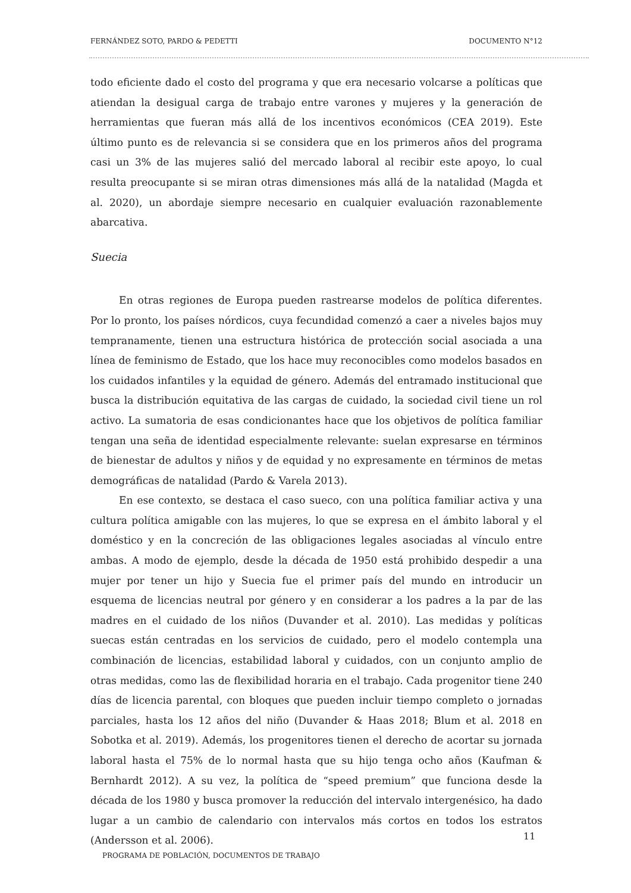FERNÁNDEZ SOTO, PARDO & PEDETTI DOCUMENTO N°12
todo eficiente dado el costo del programa y que era necesario volcarse a políticas que atiendan la desigual carga de trabajo entre varones y mujeres y la generación de herramientas que fueran más allá de los incentivos económicos (CEA 2019). Este último punto es de relevancia si se considera que en los primeros años del programa casi un 3% de las mujeres salió del mercado laboral al recibir este apoyo, lo cual resulta preocupante si se miran otras dimensiones más allá de la natalidad (Magda et al. 2020), un abordaje siempre necesario en cualquier evaluación razonablemente abarcativa.
Suecia
En otras regiones de Europa pueden rastrearse modelos de política diferentes. Por lo pronto, los países nórdicos, cuya fecundidad comenzó a caer a niveles bajos muy tempranamente, tienen una estructura histórica de protección social asociada a una línea de feminismo de Estado, que los hace muy reconocibles como modelos basados en los cuidados infantiles y la equidad de género. Además del entramado institucional que busca la distribución equitativa de las cargas de cuidado, la sociedad civil tiene un rol activo. La sumatoria de esas condicionantes hace que los objetivos de política familiar tengan una seña de identidad especialmente relevante: suelan expresarse en términos de bienestar de adultos y niños y de equidad y no expresamente en términos de metas demográficas de natalidad (Pardo & Varela 2013).
En ese contexto, se destaca el caso sueco, con una política familiar activa y una cultura política amigable con las mujeres, lo que se expresa en el ámbito laboral y el doméstico y en la concreción de las obligaciones legales asociadas al vínculo entre ambas. A modo de ejemplo, desde la década de 1950 está prohibido despedir a una mujer por tener un hijo y Suecia fue el primer país del mundo en introducir un esquema de licencias neutral por género y en considerar a los padres a la par de las madres en el cuidado de los niños (Duvander et al. 2010). Las medidas y políticas suecas están centradas en los servicios de cuidado, pero el modelo contempla una combinación de licencias, estabilidad laboral y cuidados, con un conjunto amplio de otras medidas, como las de flexibilidad horaria en el trabajo. Cada progenitor tiene 240 días de licencia parental, con bloques que pueden incluir tiempo completo o jornadas parciales, hasta los 12 años del niño (Duvander & Haas 2018; Blum et al. 2018 en Sobotka et al. 2019). Además, los progenitores tienen el derecho de acortar su jornada laboral hasta el 75% de lo normal hasta que su hijo tenga ocho años (Kaufman & Bernhardt 2012). A su vez, la política de “speed premium” que funciona desde la década de los 1980 y busca promover la reducción del intervalo intergenésico, ha dado lugar a un cambio de calendario con intervalos más cortos en todos los estratos (Andersson et al. 2006).
11
PROGRAMA DE POBLACIÓN, DOCUMENTOS DE TRABAJO